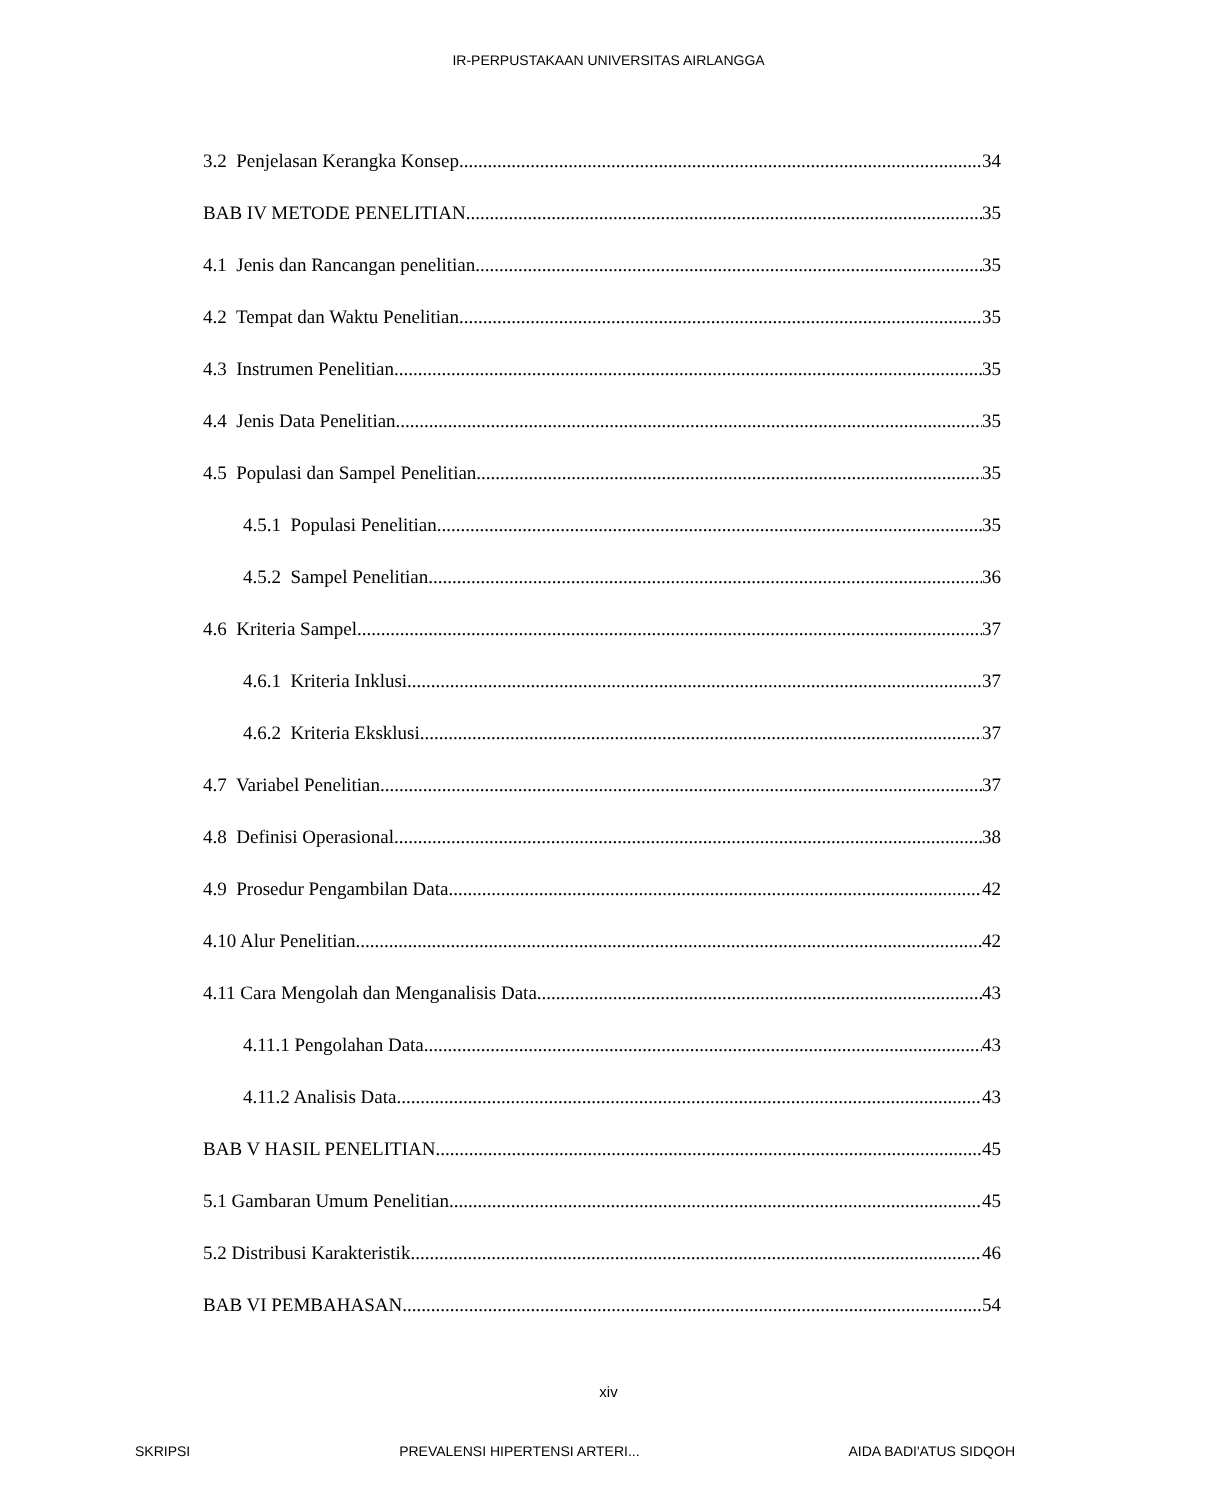IR-PERPUSTAKAAN UNIVERSITAS AIRLANGGA
3.2 Penjelasan Kerangka Konsep 34
BAB IV METODE PENELITIAN 35
4.1 Jenis dan Rancangan penelitian 35
4.2 Tempat dan Waktu Penelitian 35
4.3 Instrumen Penelitian 35
4.4 Jenis Data Penelitian 35
4.5 Populasi dan Sampel Penelitian 35
4.5.1 Populasi Penelitian 35
4.5.2 Sampel Penelitian 36
4.6 Kriteria Sampel 37
4.6.1 Kriteria Inklusi 37
4.6.2 Kriteria Eksklusi 37
4.7 Variabel Penelitian 37
4.8 Definisi Operasional 38
4.9 Prosedur Pengambilan Data 42
4.10 Alur Penelitian 42
4.11 Cara Mengolah dan Menganalisis Data 43
4.11.1 Pengolahan Data 43
4.11.2 Analisis Data 43
BAB V HASIL PENELITIAN 45
5.1 Gambaran Umum Penelitian 45
5.2 Distribusi Karakteristik 46
BAB VI PEMBAHASAN 54
xiv
SKRIPSI PREVALENSI HIPERTENSI ARTERI... AIDA BADI'ATUS SIDQOH